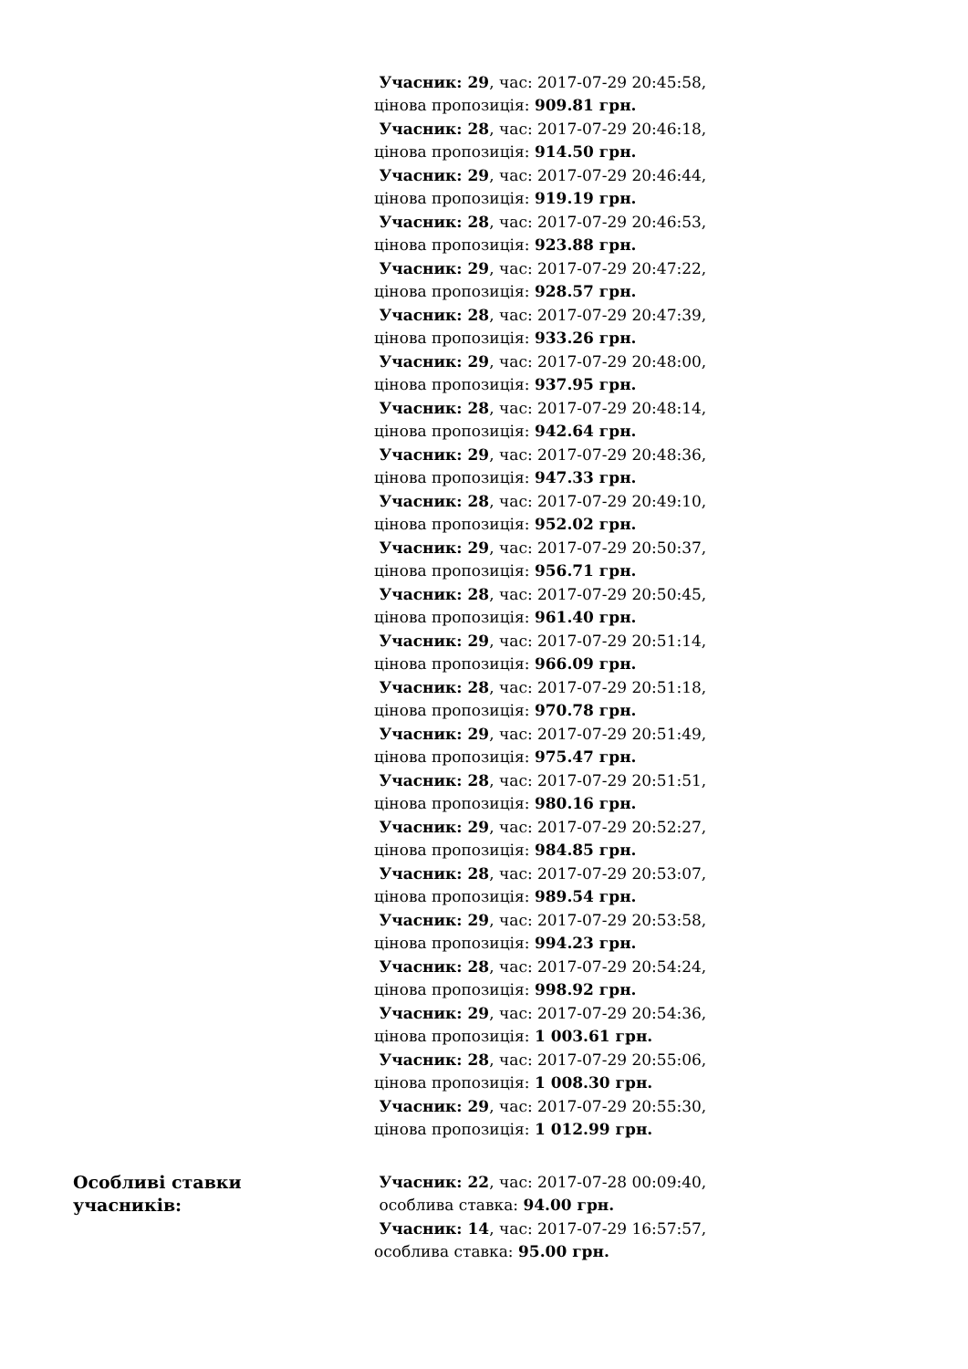| | Учасник: 29 , час: 2017-07-29 20:45:58, цінова пропозиція: 909.81 грн. Учасник: 28 , час: 2017-07-29 20:46:18, цінова пропозиція: 914.50 грн. Учасник: 29 , час: 2017-07-29 20:46:44, цінова пропозиція: 919.19 грн. Учасник: 28 , час: 2017-07-29 20:46:53, цінова пропозиція: 923.88 грн. Учасник: 29 , час: 2017-07-29 20:47:22, цінова пропозиція: 928.57 грн. Учасник: 28 , час: 2017-07-29 20:47:39, цінова пропозиція: 933.26 грн. Учасник: 29 , час: 2017-07-29 20:48:00, цінова пропозиція: 937.95 грн. Учасник: 28 , час: 2017-07-29 20:48:14, цінова пропозиція: 942.64 грн. Учасник: 29 , час: 2017-07-29 20:48:36, цінова пропозиція: 947.33 грн. Учасник: 28 , час: 2017-07-29 20:49:10, цінова пропозиція: 952.02 грн. Учасник: 29 , час: 2017-07-29 20:50:37, цінова пропозиція: 956.71 грн. Учасник: 28 , час: 2017-07-29 20:50:45, цінова пропозиція: 961.40 грн. Учасник: 29 , час: 2017-07-29 20:51:14, цінова пропозиція: 966.09 грн. Учасник: 28 , час: 2017-07-29 20:51:18, цінова пропозиція: 970.78 грн. Учасник: 29 , час: 2017-07-29 20:51:49, цінова пропозиція: 975.47 грн. Учасник: 28 , час: 2017-07-29 20:51:51, цінова пропозиція: 980.16 грн. Учасник: 29 , час: 2017-07-29 20:52:27, цінова пропозиція: 984.85 грн. Учасник: 28 , час: 2017-07-29 20:53:07, цінова пропозиція: 989.54 грн. Учасник: 29 , час: 2017-07-29 20:53:58, цінова пропозиція: 994.23 грн. Учасник: 28 , час: 2017-07-29 20:54:24, цінова пропозиція: 998.92 грн. Учасник: 29 , час: 2017-07-29 20:54:36, цінова пропозиція: 1 003.61 грн. Учасник: 28 , час: 2017-07-29 20:55:06, цінова пропозиція: 1 008.30 грн. Учасник: 29 , час: 2017-07-29 20:55:30, цінова пропозиція: 1 012.99 грн. |
| Особливі ставки учасників: | Учасник: 22 , час: 2017-07-28 00:09:40, особлива ставка: 94.00 грн. Учасник: 14 , час: 2017-07-29 16:57:57, особлива ставка: 95.00 грн. |